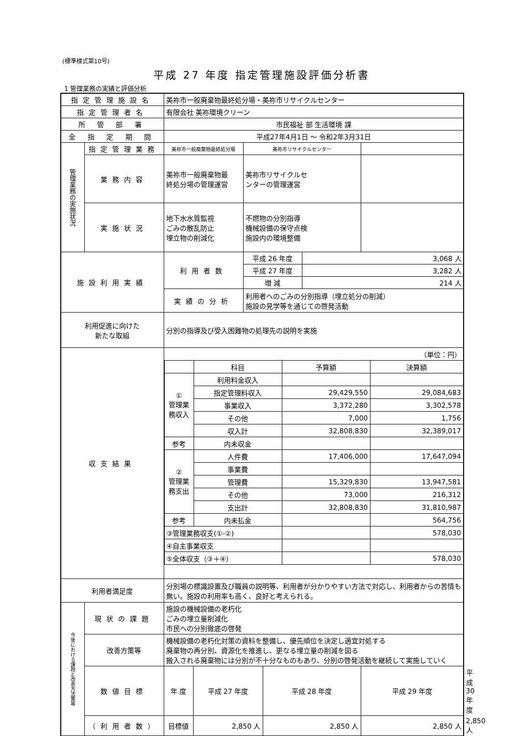(標準様式第10号)
平成 27 年度 指定管理施設評価分析書
1 管理業務の実績と評価分析
| 指定管理施設名 | | 美祢市一般廃棄物最終処分場・美祢市リサイクルセンター | | | | | | |
| 指定管理者名 | | 有限会社 美祢環境クリーン | | | | | | |
| 所 管 部 署 | | 市民福祉 部 生活環境 課 | | | | | | |
| 全 指 定 期 間 | | 平成27年4月1日 ～ 令和2年3月31日 | | | | | | |
| 管理業務の実施状況 | 指定管理業務 | 美祢市一般廃棄物最終処分場 | | 美祢市リサイクルセンター | | | | |
| | 業務内容 | 美祢市一般廃棄物最 終処分場の管理運営 | | 美祢市リサイクルセ ンターの管理運営 | | | | |
| | 実施状況 | 地下水水質監視 ごみの散乱防止 埋立物の削減化 | | 不燃物の分別指導 機械設備の保守点検 施設内の環境整備 | | | | |
| 施設利用実績 | | 利用者数 | | 平成 26 年度 | | 3,068 人 | | |
| | | | | 平成 27 年度 | | 3,282 人 | | |
| | | | | 増 減 | | 214 人 | | |
| | | 実績の分析 | | 利用者へのごみの分別指導（埋立処分の削減） 施設の見学等を通じての啓発活動 | | | | |
| 利用促進に向けた 新たな取組 | | 分別の指導及び受入困難物の処理先の説明を実施 | | | | | | |
| 収支結果 | | / （単位：円） / / / / / / 科目 / 予算額 / 決算額 / / ① 管理業務収入 / 利用料金収入 / / / / / 指定管理料収入 / 29,429,550 / 29,084,683 / / / 事業収入 / 3,372,280 / 3,302,578 / / / その他 / 7,000 / 1,756 / / / 収入計 / 32,808,830 / 32,389,017 / / 参考 / 内未収金 / / / / ② 管理業務支出 / 人件費 / 17,406,000 / 17,647,094 / / / 事業費 / / / / / 管理費 / 15,329,830 / 13,947,581 / / / その他 / 73,000 / 216,312 / / / 支出計 / 32,808,830 / 31,810,987 / / 参考 / 内未払金 / / 564,756 / / ③管理業務収支(①-②) / / / 578,030 / / ④自主事業収支 / / / / / ⑤全体収支（③＋④） / / / 578,030 / | | | | | | |
| 利用者満足度 | | 分別場の標識設置及び職員の説明等、利用者が分かりやすい方法で対応し、利用者からの苦情も無い。施設の利用率も高く、良好と考えられる。 | | | | | | |
| 今後における課題と改善方法策等 | 現状の課題 | 施設の機械設備の老朽化 ごみの埋立量削減化 市民への分別徹底の啓発 | | | | | | |
| | 改善方策等 | 機械設備の老朽化対策の資料を整備し、優先順位を決定し適宜対処する 廃棄物の再分別、資源化を推進し、更なる埋立量の削減を図る 搬入される廃棄物には分別が不十分なものもあり、分別の啓発活動を継続して実施していく | | | | | | |
| | 数値目標 | 年 度 | 平成 27 年度 | | 平成 28 年度 | | 平成 29 年度 | 平成 30 年度 |
| | （利用者数） | 目標値 | 2,850 人 | | 2,850 人 | | 2,850 人 | 2,850 人 |